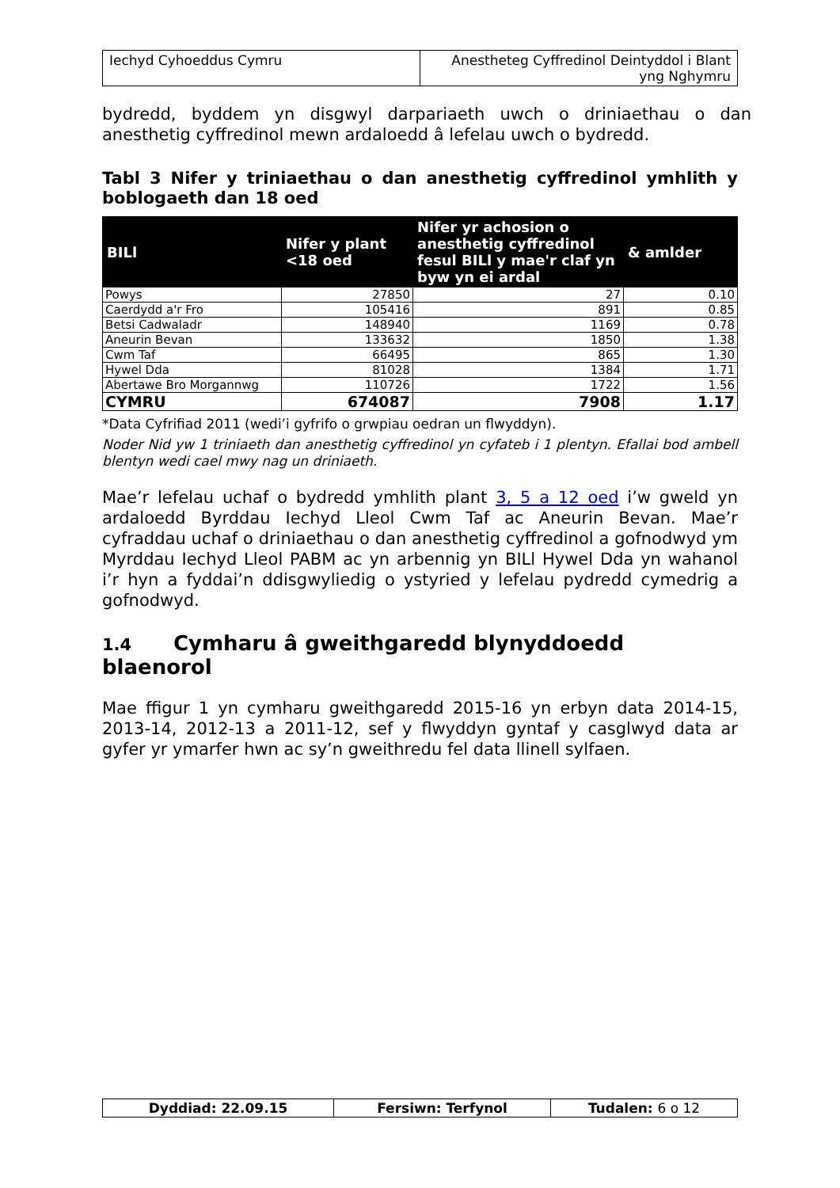| Iechyd Cyhoeddus Cymru | Anestheteg Cyffredinol Deintyddol i Blant yng Nghymru |
bydredd, byddem yn disgwyl darpariaeth uwch o driniaethau o dan anesthetig cyffredinol mewn ardaloedd â lefelau uwch o bydredd.
Tabl 3 Nifer y triniaethau o dan anesthetig cyffredinol ymhlith y boblogaeth dan 18 oed
| BILl | Nifer y plant <18 oed | Nifer yr achosion o anesthetig cyffredinol fesul BILl y mae'r claf yn byw yn ei ardal | & amlder |
| --- | --- | --- | --- |
| Powys | 27850 | 27 | 0.10 |
| Caerdydd a'r Fro | 105416 | 891 | 0.85 |
| Betsi Cadwaladr | 148940 | 1169 | 0.78 |
| Aneurin Bevan | 133632 | 1850 | 1.38 |
| Cwm Taf | 66495 | 865 | 1.30 |
| Hywel Dda | 81028 | 1384 | 1.71 |
| Abertawe Bro Morgannwg | 110726 | 1722 | 1.56 |
| CYMRU | 674087 | 7908 | 1.17 |
*Data Cyfrifiad 2011 (wedi’i gyfrifo o grwpiau oedran un flwyddyn).
Noder Nid yw 1 triniaeth dan anesthetig cyffredinol yn cyfateb i 1 plentyn. Efallai bod ambell blentyn wedi cael mwy nag un driniaeth.
Mae’r lefelau uchaf o bydredd ymhlith plant 3, 5 a 12 oed i’w gweld yn ardaloedd Byrddau Iechyd Lleol Cwm Taf ac Aneurin Bevan. Mae’r cyfraddau uchaf o driniaethau o dan anesthetig cyffredinol a gofnodwyd ym Myrddau Iechyd Lleol PABM ac yn arbennig yn BILl Hywel Dda yn wahanol i’r hyn a fyddai’n ddisgwyliedig o ystyried y lefelau pydredd cymedrig a gofnodwyd.
1.4 Cymharu â gweithgaredd blynyddoedd blaenorol
Mae ffigur 1 yn cymharu gweithgaredd 2015-16 yn erbyn data 2014-15, 2013-14, 2012-13 a 2011-12, sef y flwyddyn gyntaf y casglwyd data ar gyfer yr ymarfer hwn ac sy’n gweithredu fel data llinell sylfaen.
| Dyddiad: 22.09.15 | Fersiwn: Terfynol | Tudalen: 6 o 12 |